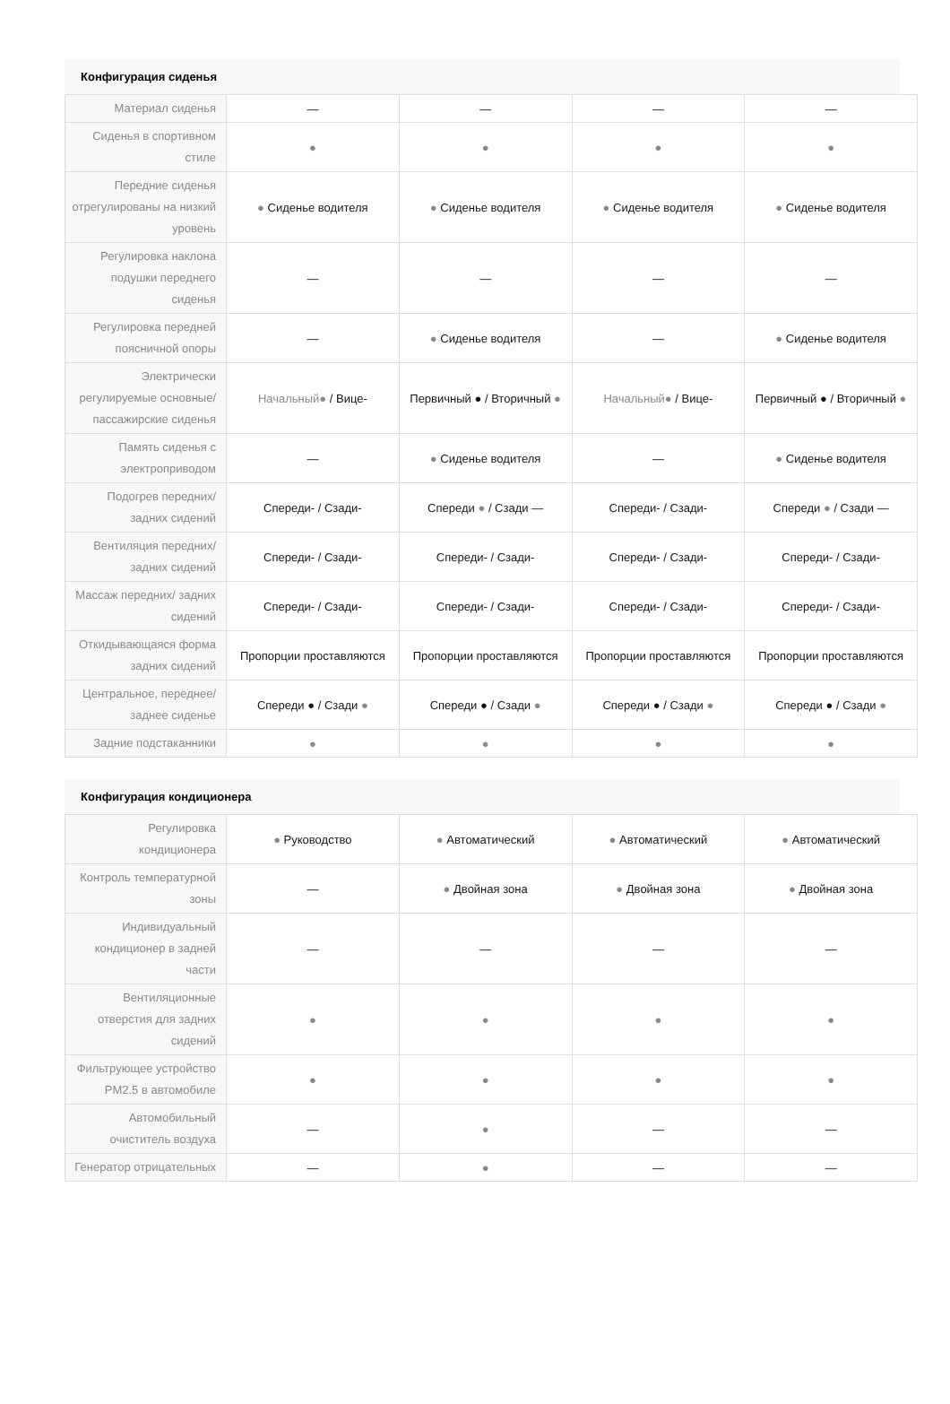Конфигурация сиденья
| Материал сиденья | — | — | — | — |
| Сиденья в спортивном стиле | ● | ● | ● | ● |
| Передние сиденья отрегулированы на низкий уровень | ● Сиденье водителя | ● Сиденье водителя | ● Сиденье водителя | ● Сиденье водителя |
| Регулировка наклона подушки переднего сиденья | — | — | — | — |
| Регулировка передней поясничной опоры | — | ● Сиденье водителя | — | ● Сиденье водителя |
| Электрически регулируемые основные/ пассажирские сиденья | Начальный● / Вице- | Первичный ● / Вторичный ● | Начальный● / Вице- | Первичный ● / Вторичный ● |
| Память сиденья с электроприводом | — | ● Сиденье водителя | — | ● Сиденье водителя |
| Подогрев передних/ задних сидений | Спереди- / Сзади- | Спереди ● / Сзади — | Спереди- / Сзади- | Спереди ● / Сзади — |
| Вентиляция передних/задних сидений | Спереди- / Сзади- | Спереди- / Сзади- | Спереди- / Сзади- | Спереди- / Сзади- |
| Массаж передних/ задних сидений | Спереди- / Сзади- | Спереди- / Сзади- | Спереди- / Сзади- | Спереди- / Сзади- |
| Откидывающаяся форма задних сидений | Пропорции проставляются | Пропорции проставляются | Пропорции проставляются | Пропорции проставляются |
| Центральное, переднее/заднее сиденье | Спереди ● / Сзади ● | Спереди ● / Сзади ● | Спереди ● / Сзади ● | Спереди ● / Сзади ● |
| Задние подстаканники | ● | ● | ● | ● |
Конфигурация кондиционера
| Регулировка кондиционера | ● Руководство | ● Автоматический | ● Автоматический | ● Автоматический |
| Контроль температурной зоны | — | ● Двойная зона | ● Двойная зона | ● Двойная зона |
| Индивидуальный кондиционер в задней части | — | — | — | — |
| Вентиляционные отверстия для задних сидений | ● | ● | ● | ● |
| Фильтрующее устройство PM2.5 в автомобиле | ● | ● | ● | ● |
| Автомобильный очиститель воздуха | — | ● | — | — |
| Генератор отрицательных | — | ● | — | — |